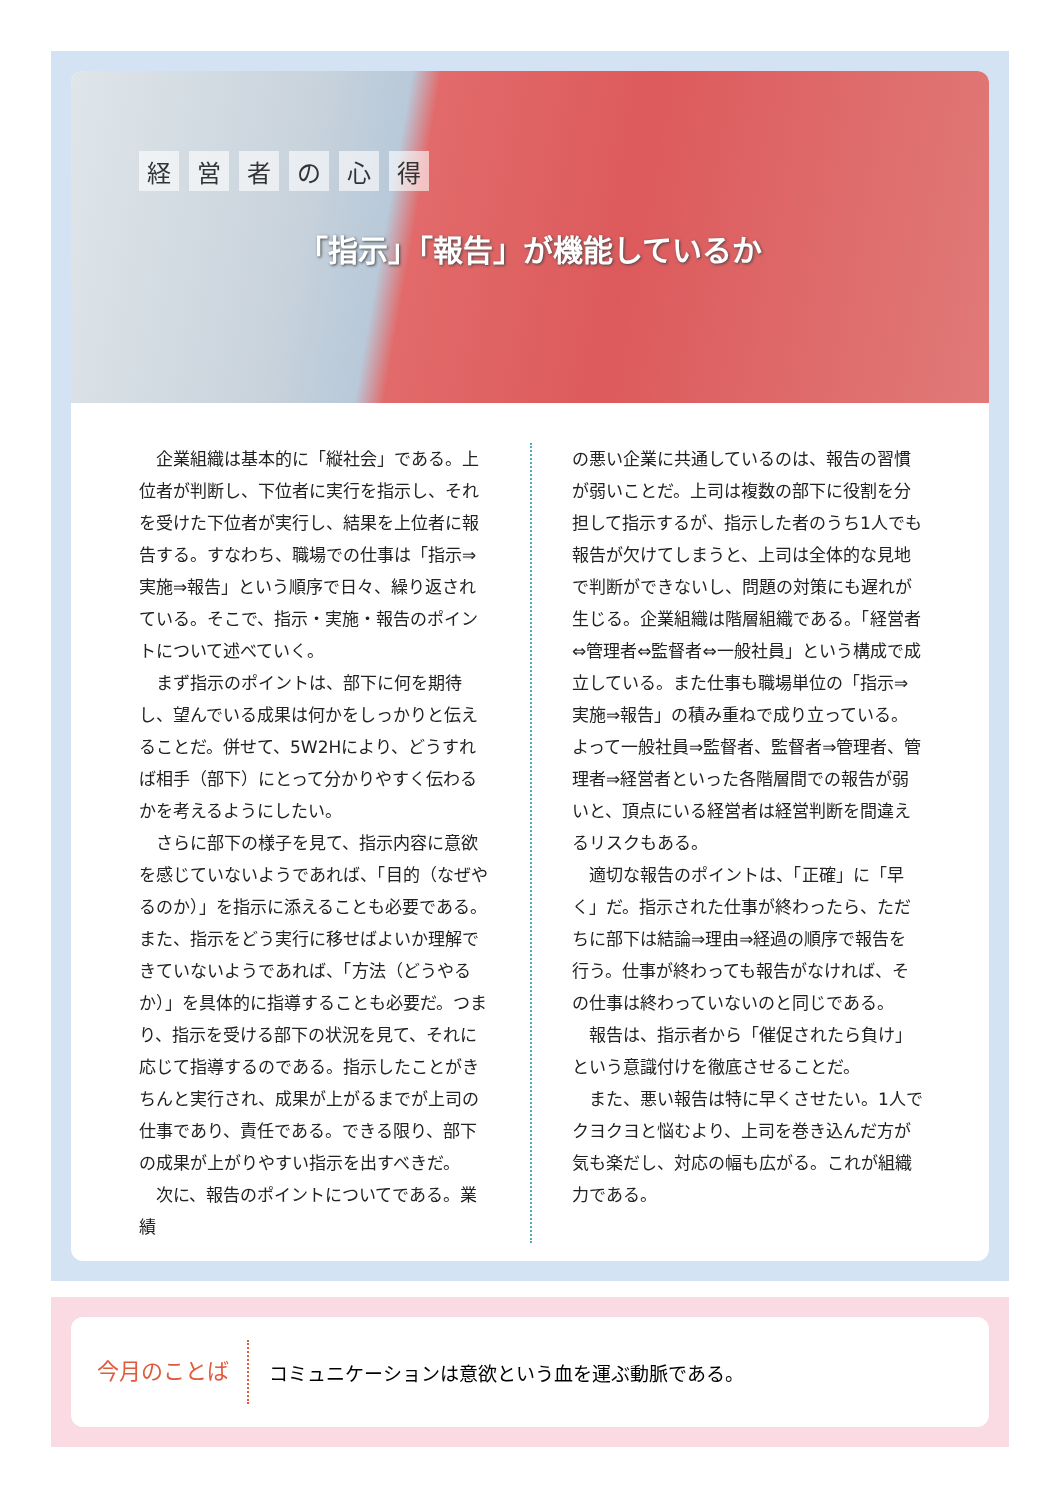経営者の心得
「指示」「報告」が機能しているか
企業組織は基本的に「縦社会」である。上位者が判断し、下位者に実行を指示し、それを受けた下位者が実行し、結果を上位者に報告する。すなわち、職場での仕事は「指示⇒実施⇒報告」という順序で日々、繰り返されている。そこで、指示・実施・報告のポイントについて述べていく。
まず指示のポイントは、部下に何を期待し、望んでいる成果は何かをしっかりと伝えることだ。併せて、5W2Hにより、どうすれば相手（部下）にとって分かりやすく伝わるかを考えるようにしたい。
さらに部下の様子を見て、指示内容に意欲を感じていないようであれば、「目的（なぜやるのか）」を指示に添えることも必要である。また、指示をどう実行に移せばよいか理解できていないようであれば、「方法（どうやるか）」を具体的に指導することも必要だ。つまり、指示を受ける部下の状況を見て、それに応じて指導するのである。指示したことがきちんと実行され、成果が上がるまでが上司の仕事であり、責任である。できる限り、部下の成果が上がりやすい指示を出すべきだ。
次に、報告のポイントについてである。業績
の悪い企業に共通しているのは、報告の習慣が弱いことだ。上司は複数の部下に役割を分担して指示するが、指示した者のうち1人でも報告が欠けてしまうと、上司は全体的な見地で判断ができないし、問題の対策にも遅れが生じる。企業組織は階層組織である。「経営者⇔管理者⇔監督者⇔一般社員」という構成で成立している。また仕事も職場単位の「指示⇒実施⇒報告」の積み重ねで成り立っている。よって一般社員⇒監督者、監督者⇒管理者、管理者⇒経営者といった各階層間での報告が弱いと、頂点にいる経営者は経営判断を間違えるリスクもある。
適切な報告のポイントは、「正確」に「早く」だ。指示された仕事が終わったら、ただちに部下は結論⇒理由⇒経過の順序で報告を行う。仕事が終わっても報告がなければ、その仕事は終わっていないのと同じである。
報告は、指示者から「催促されたら負け」という意識付けを徹底させることだ。
また、悪い報告は特に早くさせたい。1人でクヨクヨと悩むより、上司を巻き込んだ方が気も楽だし、対応の幅も広がる。これが組織力である。
今月のことば
コミュニケーションは意欲という血を運ぶ動脈である。